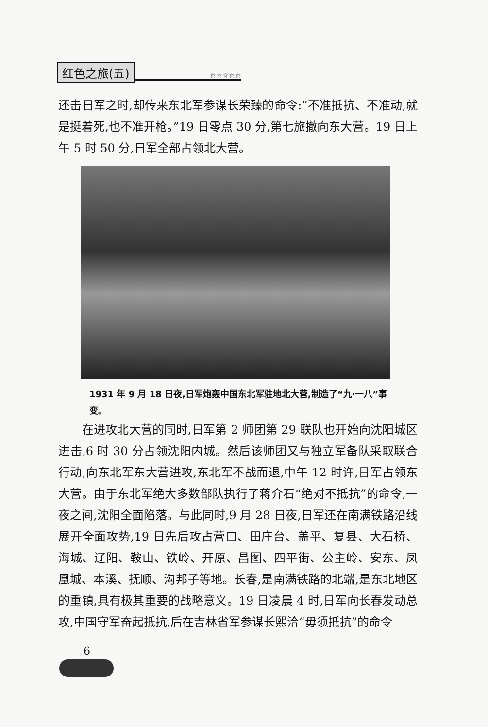红色之旅(五) ☆☆☆☆☆
还击日军之时,却传来东北军参谋长荣臻的命令:“不准抵抗、不准动,就是挺着死,也不准开枪。”19 日零点 30 分,第七旅撤向东大营。19 日上午 5 时 50 分,日军全部占领北大营。
1931 年 9 月 18 日夜,日军炮轰中国东北军驻地北大营,制造了“九·一八”事变。
　　在进攻北大营的同时,日军第 2 师团第 29 联队也开始向沈阳城区进击,6 时 30 分占领沈阳内城。然后该师团又与独立军备队采取联合行动,向东北军东大营进攻,东北军不战而退,中午 12 时许,日军占领东大营。由于东北军绝大多数部队执行了蒋介石“绝对不抵抗”的命令,一夜之间,沈阳全面陷落。与此同时,9 月 28 日夜,日军还在南满铁路沿线展开全面攻势,19 日先后攻占营口、田庄台、盖平、复县、大石桥、海城、辽阳、鞍山、铁岭、开原、昌图、四平街、公主岭、安东、凤凰城、本溪、抚顺、沟邦子等地。长春,是南满铁路的北端,是东北地区的重镇,具有极其重要的战略意义。19 日凌晨 4 时,日军向长春发动总攻,中国守军奋起抵抗,后在吉林省军参谋长熙洽“毋须抵抗”的命令
6